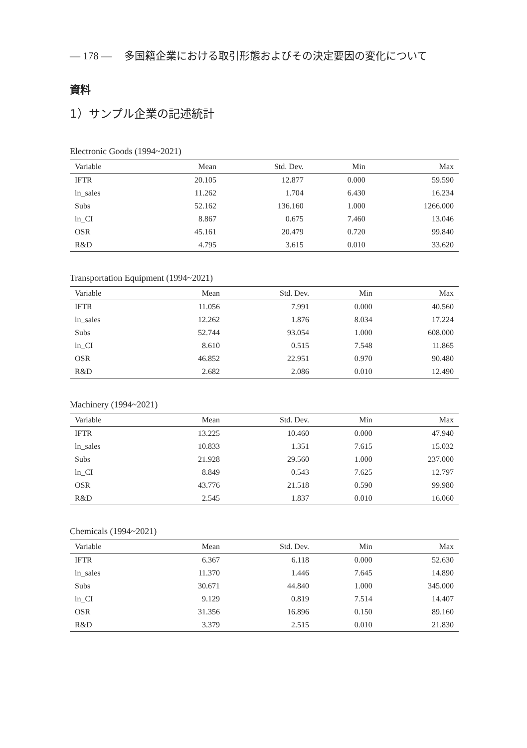— 178 — 多国籍企業における取引形態およびその決定要因の変化について
資料
1）サンプル企業の記述統計
Electronic Goods (1994~2021)
| Variable | Mean | Std. Dev. | Min | Max |
| --- | --- | --- | --- | --- |
| IFTR | 20.105 | 12.877 | 0.000 | 59.590 |
| ln_sales | 11.262 | 1.704 | 6.430 | 16.234 |
| Subs | 52.162 | 136.160 | 1.000 | 1266.000 |
| ln_CI | 8.867 | 0.675 | 7.460 | 13.046 |
| OSR | 45.161 | 20.479 | 0.720 | 99.840 |
| R&D | 4.795 | 3.615 | 0.010 | 33.620 |
Transportation Equipment (1994~2021)
| Variable | Mean | Std. Dev. | Min | Max |
| --- | --- | --- | --- | --- |
| IFTR | 11.056 | 7.991 | 0.000 | 40.560 |
| ln_sales | 12.262 | 1.876 | 8.034 | 17.224 |
| Subs | 52.744 | 93.054 | 1.000 | 608.000 |
| ln_CI | 8.610 | 0.515 | 7.548 | 11.865 |
| OSR | 46.852 | 22.951 | 0.970 | 90.480 |
| R&D | 2.682 | 2.086 | 0.010 | 12.490 |
Machinery (1994~2021)
| Variable | Mean | Std. Dev. | Min | Max |
| --- | --- | --- | --- | --- |
| IFTR | 13.225 | 10.460 | 0.000 | 47.940 |
| ln_sales | 10.833 | 1.351 | 7.615 | 15.032 |
| Subs | 21.928 | 29.560 | 1.000 | 237.000 |
| ln_CI | 8.849 | 0.543 | 7.625 | 12.797 |
| OSR | 43.776 | 21.518 | 0.590 | 99.980 |
| R&D | 2.545 | 1.837 | 0.010 | 16.060 |
Chemicals (1994~2021)
| Variable | Mean | Std. Dev. | Min | Max |
| --- | --- | --- | --- | --- |
| IFTR | 6.367 | 6.118 | 0.000 | 52.630 |
| ln_sales | 11.370 | 1.446 | 7.645 | 14.890 |
| Subs | 30.671 | 44.840 | 1.000 | 345.000 |
| ln_CI | 9.129 | 0.819 | 7.514 | 14.407 |
| OSR | 31.356 | 16.896 | 0.150 | 89.160 |
| R&D | 3.379 | 2.515 | 0.010 | 21.830 |